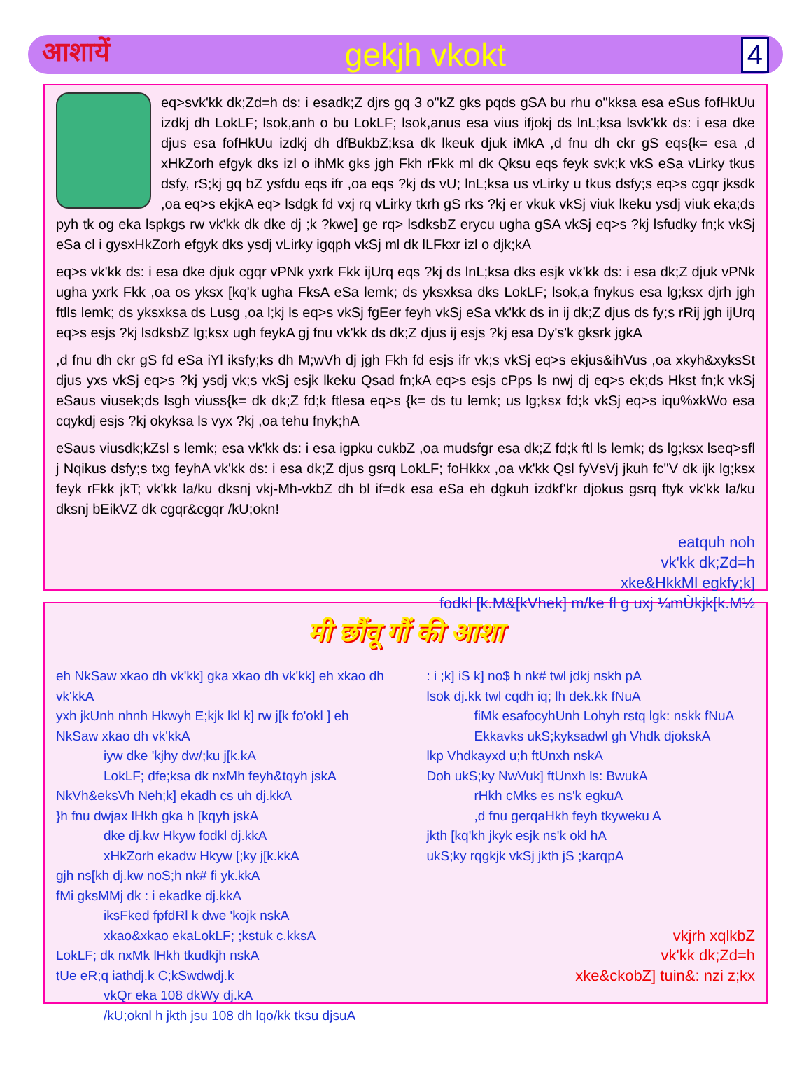आशायें gekjh vkokt 4
eq>svk'kk dk;Zd=h ds: i esadk;Z djrs gq 3 o"kZ gks pqds gSA bu rhu o"kksa esa eSus fofHkUu izdkj dh LokLF; lsok,anh o bu LokLF; lsok,anus esa vius ifjokj ds lnL;ksa lsvk'kk ds: i esa dke djus esa fofHkUu izdkj dh dfBukbZ;ksa dk lkeuk djuk iMkA ,d fnu dh ckr gS eqs{k= esa ,d xHkZorh efgyk dks izl o ihMk gks jgh Fkh rFkk ml dk Qksu eqs feyk svk;k vkS eSa vLirky tkus dsfy, rS;kj gq bZ ysfdu eqs ifr ,oa eqs ?kj ds vU; lnL;ksa us vLirky u tkus dsfy;s eq>s cgqr jksdk ,oa eq>s ekjkA eq> lsdgk fd vxj rq vLirky tkrh gS rks ?kj er vkuk vkSj viuk lkeku ysdj viuk eka;ds pyh tk og eka lspkgs rw vk'kk dk dke dj ;k ?kwe] ge rq> lsdksbZ erycu ugha gSA vkSj eq>s ?kj lsfudky fn;k vkSj eSa cl i gysxHkZorh efgyk dks ysdj vLirky igqph vkSj ml dk lLFkxr izl o djk;kA
eq>s vk'kk ds: i esa dke djuk cgqr vPNk yxrk Fkk ijUrq eqs ?kj ds lnL;ksa dks esjk vk'kk ds: i esa dk;Z djuk vPNk ugha yxrk Fkk ,oa os yksx [kq'k ugha FksA eSa lemk; ds yksxksa dks LokLF; lsok,a fnykus esa lg;ksx djrh jgh ftlls lemk; ds yksxksa ds Lusg ,oa l;kj ls eq>s vkSj fgEer feyh vkSj eSa vk'kk ds in ij dk;Z djus ds fy;s rRij jgh ijUrq eq>s esjs ?kj lsdksbZ lg;ksx ugh feykA gj fnu vk'kk ds dk;Z djus ij esjs ?kj esa Dy's'k gksrk jgkA
,d fnu dh ckr gS fd eSa iYl iksfy;ks dh M;wVh dj jgh Fkh fd esjs ifr vk;s vkSj eq>s ekjus&ihVus ,oa xkyh&xyksSt djus yxs vkSj eq>s ?kj ysdj vk;s vkSj esjk lkeku Qsad fn;kA eq>s esjs cPps ls nwj dj eq>s ek;ds Hkst fn;k vkSj eSaus viusek;ds lsgh viuss{k= dk dk;Z fd;k ftlesa eq>s {k= ds tu lemk; us lg;ksx fd;k vkSj eq>s iqu%xkWo esa cqykdj esjs ?kj okyksa ls vyx ?kj ,oa tehu fnyk;hA
eSaus viusdk;kZsl s lemk; esa vk'kk ds: i esa igpku cukbZ ,oa mudsfgr esa dk;Z fd;k ftl ls lemk; ds lg;ksx lseq>sfl j Nqikus dsfy;s txg feyhA vk'kk ds: i esa dk;Z djus gsrq LokLF; foHkkx ,oa vk'kk Qsl fyVsVj jkuh fc"V dk ijk lg;ksx feyk rFkk jkT; vk'kk la/ku dksnj vkj-Mh-vkbZ dh bl if=dk esa eSa eh dgkuh izdkf'kr djokus gsrq ftyk vk'kk la/ku dksnj bEikVZ dk cgqr&cgqr /kU;okn!
eatquh noh
vk'kk dk;Zd=h
xke&HkkMl egkfy;k]
fodkl [k.M&[kVhek] m/ke fl g uxj ¼mÙkjk[k.M½
मी छौंवू गौं की आशा
eh NkSaw xkao dh vk'kk] gka xkao dh vk'kk] eh xkao dh vk'kkA
yxh jkUnh nhnh Hkwyh E;kjk lkl k] rw j[k fo'okl ] eh NkSaw xkao dh vk'kkA
iyw dke 'kjhy dw/;ku j[k.kA
LokLF; dfe;ksa dk nxMh feyh&tqyh jskA
NkVh&eksVh Neh;k] ekadh cs uh dj.kkA
}h fnu dwjax lHkh gka h [kqyh jskA
dke dj.kw Hkyw fodkl dj.kkA
xHkZorh ekadw Hkyw [;ky j[k.kkA
gjh ns[kh dj.kw noS;h nk# fi yk.kkA
fMi gksMMj dk : i ekadke dj.kkA
iksFked fpfdRl k dwe 'kojk nskA
xkao&xkao ekaLokLF; ;kstuk c.kksA
LokLF; dk nxMk lHkh tkudkjh nskA
tUe eR;q iathdj.k C;kSwdwdj.k
vkQr eka 108 dkWy dj.kA
/kU;oknl h jkth jsu 108 dh lqo/kk tksu djsuA
: i ;k] iS k] no$ h nk# twl jdkj nskh pA
lsok dj.kk twl cqdh iq; lh dek.kk fNuA
fiMk esafocyhUnh Lohyh rstq lgk: nskk fNuA
Ekkavks ukS;kyksadwl gh Vhdk djokskA
lkp Vhdkayxd u;h ftUnxh nskA
Doh ukS;ky NwVuk] ftUnxh ls: BwukA
rHkh cMks es ns'k egkuA
,d fnu gerqaHkh feyh tkyweku A
jkth [kq'kh jkyk esjk ns'k okl hA
ukS;ky rqgkjk vkSj jkth jS ;karqpA
vkjrh xqlkbZ
vk'kk dk;Zd=h
xke&ckobZ] tuin&: nzi z;kx